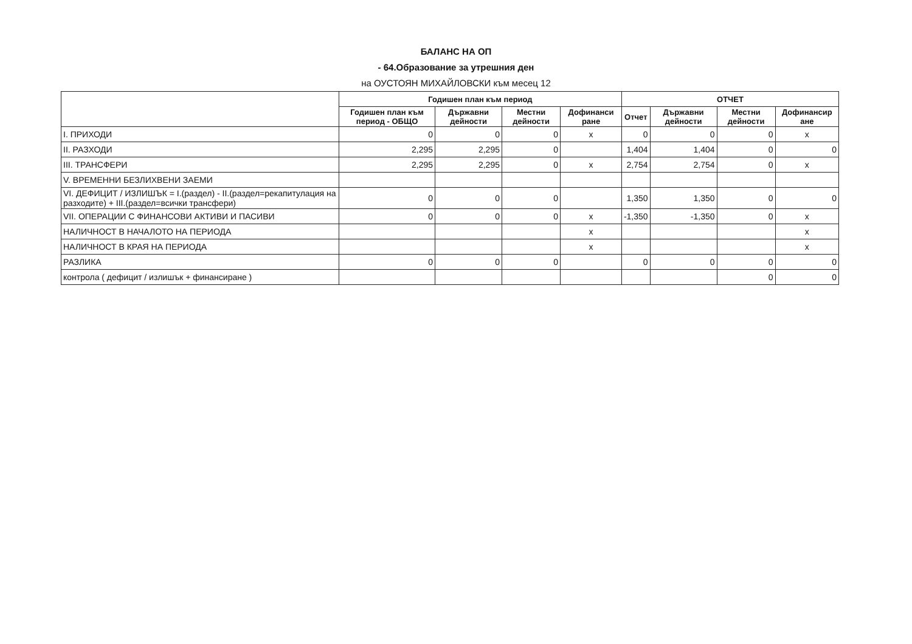БАЛАНС НА ОП
- 64.Образование за утрешния ден
на ОУСТОЯН МИХАЙЛОВСКИ към месец 12
| | Годишен план към период | | | | ОТЧЕТ | | | |
| --- | --- | --- | --- | --- | --- | --- | --- | --- |
| | Годишен план към период - ОБЩО | Държавни дейности | Местни дейности | Дофинанси ране | Отчет | Държавни дейности | Местни дейности | Дофинансир ане |
| I. ПРИХОДИ | 0 | 0 | 0 | x | 0 | 0 | 0 | x |
| II. РАЗХОДИ | 2,295 | 2,295 | 0 | | 1,404 | 1,404 | 0 | 0 |
| III. ТРАНСФЕРИ | 2,295 | 2,295 | 0 | x | 2,754 | 2,754 | 0 | x |
| V. ВРЕМЕННИ БЕЗЛИХВЕНИ ЗАЕМИ | | | | | | | | |
| VI. ДЕФИЦИТ / ИЗЛИШЪК = I.(раздел) - II.(раздел=рекапитулация на разходите) + III.(раздел=всички трансфери) | 0 | 0 | 0 | | 1,350 | 1,350 | 0 | 0 |
| VII. ОПЕРАЦИИ С ФИНАНСОВИ АКТИВИ И ПАСИВИ | 0 | 0 | 0 | x | -1,350 | -1,350 | 0 | x |
| НАЛИЧНОСТ В НАЧАЛОТО НА ПЕРИОДА | | | | x | | | | x |
| НАЛИЧНОСТ В КРАЯ НА ПЕРИОДА | | | | x | | | | x |
| РАЗЛИКА | 0 | 0 | 0 | | 0 | 0 | 0 | 0 |
| контрола ( дефицит / излишък + финансиране ) | | | | | | | 0 | 0 |